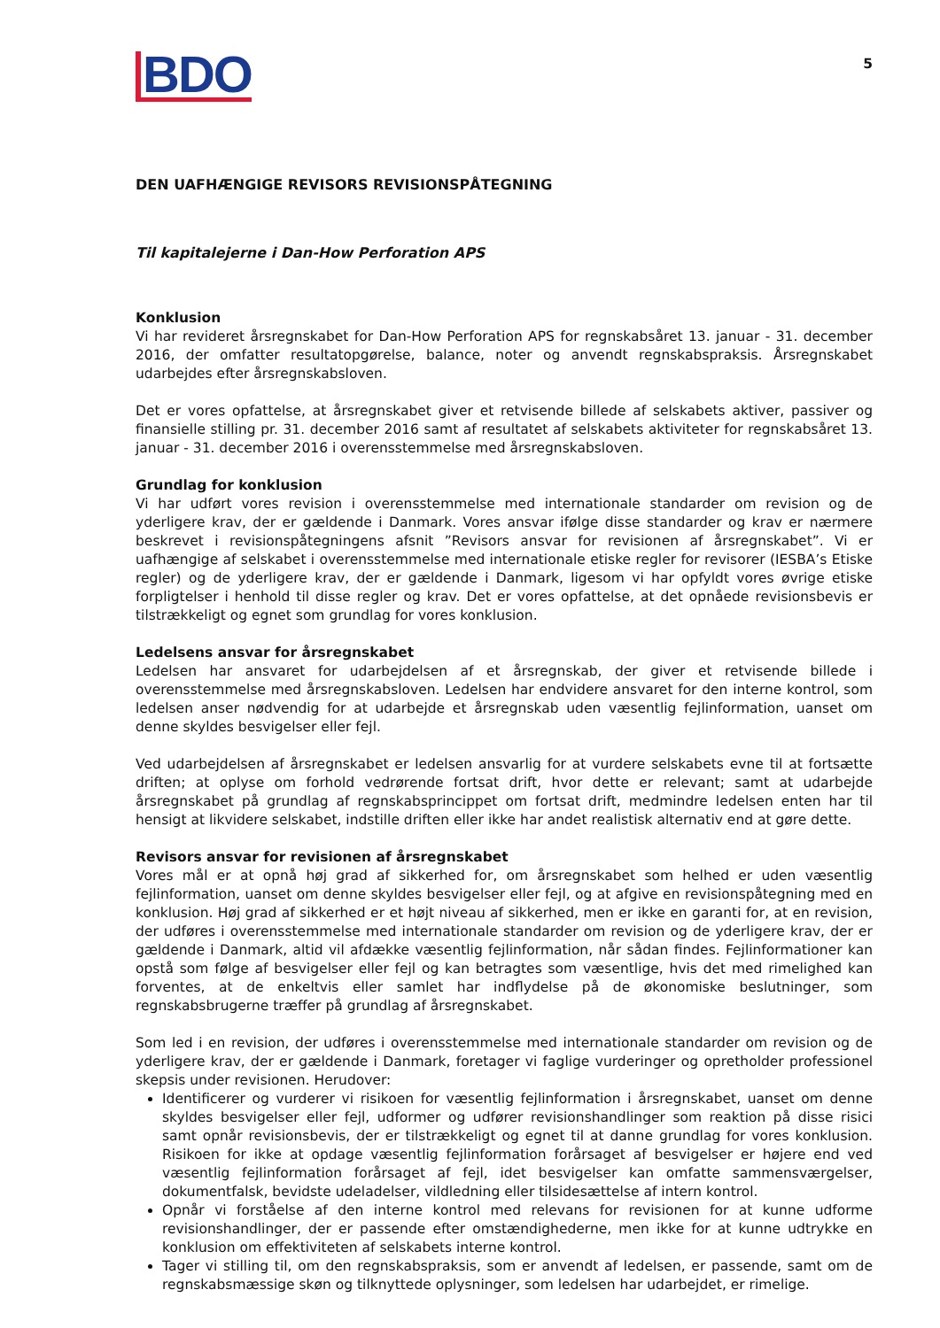BDO
5
DEN UAFHÆNGIGE REVISORS REVISIONSPÅTEGNING
Til kapitalejerne i Dan-How Perforation APS
Konklusion
Vi har revideret årsregnskabet for Dan-How Perforation APS for regnskabsåret 13. januar - 31. december 2016, der omfatter resultatopgørelse, balance, noter og anvendt regnskabspraksis. Årsregnskabet udarbejdes efter årsregnskabsloven.
Det er vores opfattelse, at årsregnskabet giver et retvisende billede af selskabets aktiver, passiver og finansielle stilling pr. 31. december 2016 samt af resultatet af selskabets aktiviteter for regnskabsåret 13. januar - 31. december 2016 i overensstemmelse med årsregnskabsloven.
Grundlag for konklusion
Vi har udført vores revision i overensstemmelse med internationale standarder om revision og de yderligere krav, der er gældende i Danmark. Vores ansvar ifølge disse standarder og krav er nærmere beskrevet i revisionspåtegningens afsnit ”Revisors ansvar for revisionen af årsregnskabet”. Vi er uafhængige af selskabet i overensstemmelse med internationale etiske regler for revisorer (IESBA’s Etiske regler) og de yderligere krav, der er gældende i Danmark, ligesom vi har opfyldt vores øvrige etiske forpligtelser i henhold til disse regler og krav. Det er vores opfattelse, at det opnåede revisionsbevis er tilstrækkeligt og egnet som grundlag for vores konklusion.
Ledelsens ansvar for årsregnskabet
Ledelsen har ansvaret for udarbejdelsen af et årsregnskab, der giver et retvisende billede i overensstemmelse med årsregnskabsloven. Ledelsen har endvidere ansvaret for den interne kontrol, som ledelsen anser nødvendig for at udarbejde et årsregnskab uden væsentlig fejlinformation, uanset om denne skyldes besvigelser eller fejl.
Ved udarbejdelsen af årsregnskabet er ledelsen ansvarlig for at vurdere selskabets evne til at fortsætte driften; at oplyse om forhold vedrørende fortsat drift, hvor dette er relevant; samt at udarbejde årsregnskabet på grundlag af regnskabsprincippet om fortsat drift, medmindre ledelsen enten har til hensigt at likvidere selskabet, indstille driften eller ikke har andet realistisk alternativ end at gøre dette.
Revisors ansvar for revisionen af årsregnskabet
Vores mål er at opnå høj grad af sikkerhed for, om årsregnskabet som helhed er uden væsentlig fejlinformation, uanset om denne skyldes besvigelser eller fejl, og at afgive en revisionspåtegning med en konklusion. Høj grad af sikkerhed er et højt niveau af sikkerhed, men er ikke en garanti for, at en revision, der udføres i overensstemmelse med internationale standarder om revision og de yderligere krav, der er gældende i Danmark, altid vil afdække væsentlig fejlinformation, når sådan findes. Fejlinformationer kan opstå som følge af besvigelser eller fejl og kan betragtes som væsentlige, hvis det med rimelighed kan forventes, at de enkeltvis eller samlet har indflydelse på de økonomiske beslutninger, som regnskabsbrugerne træffer på grundlag af årsregnskabet.
Som led i en revision, der udføres i overensstemmelse med internationale standarder om revision og de yderligere krav, der er gældende i Danmark, foretager vi faglige vurderinger og opretholder professionel skepsis under revisionen. Herudover:
Identificerer og vurderer vi risikoen for væsentlig fejlinformation i årsregnskabet, uanset om denne skyldes besvigelser eller fejl, udformer og udfører revisionshandlinger som reaktion på disse risici samt opnår revisionsbevis, der er tilstrækkeligt og egnet til at danne grundlag for vores konklusion. Risikoen for ikke at opdage væsentlig fejlinformation forårsaget af besvigelser er højere end ved væsentlig fejlinformation forårsaget af fejl, idet besvigelser kan omfatte sammensværgelser, dokumentfalsk, bevidste udeladelser, vildledning eller tilsidesættelse af intern kontrol.
Opnår vi forståelse af den interne kontrol med relevans for revisionen for at kunne udforme revisionshandlinger, der er passende efter omstændighederne, men ikke for at kunne udtrykke en konklusion om effektiviteten af selskabets interne kontrol.
Tager vi stilling til, om den regnskabspraksis, som er anvendt af ledelsen, er passende, samt om de regnskabsmæssige skøn og tilknyttede oplysninger, som ledelsen har udarbejdet, er rimelige.